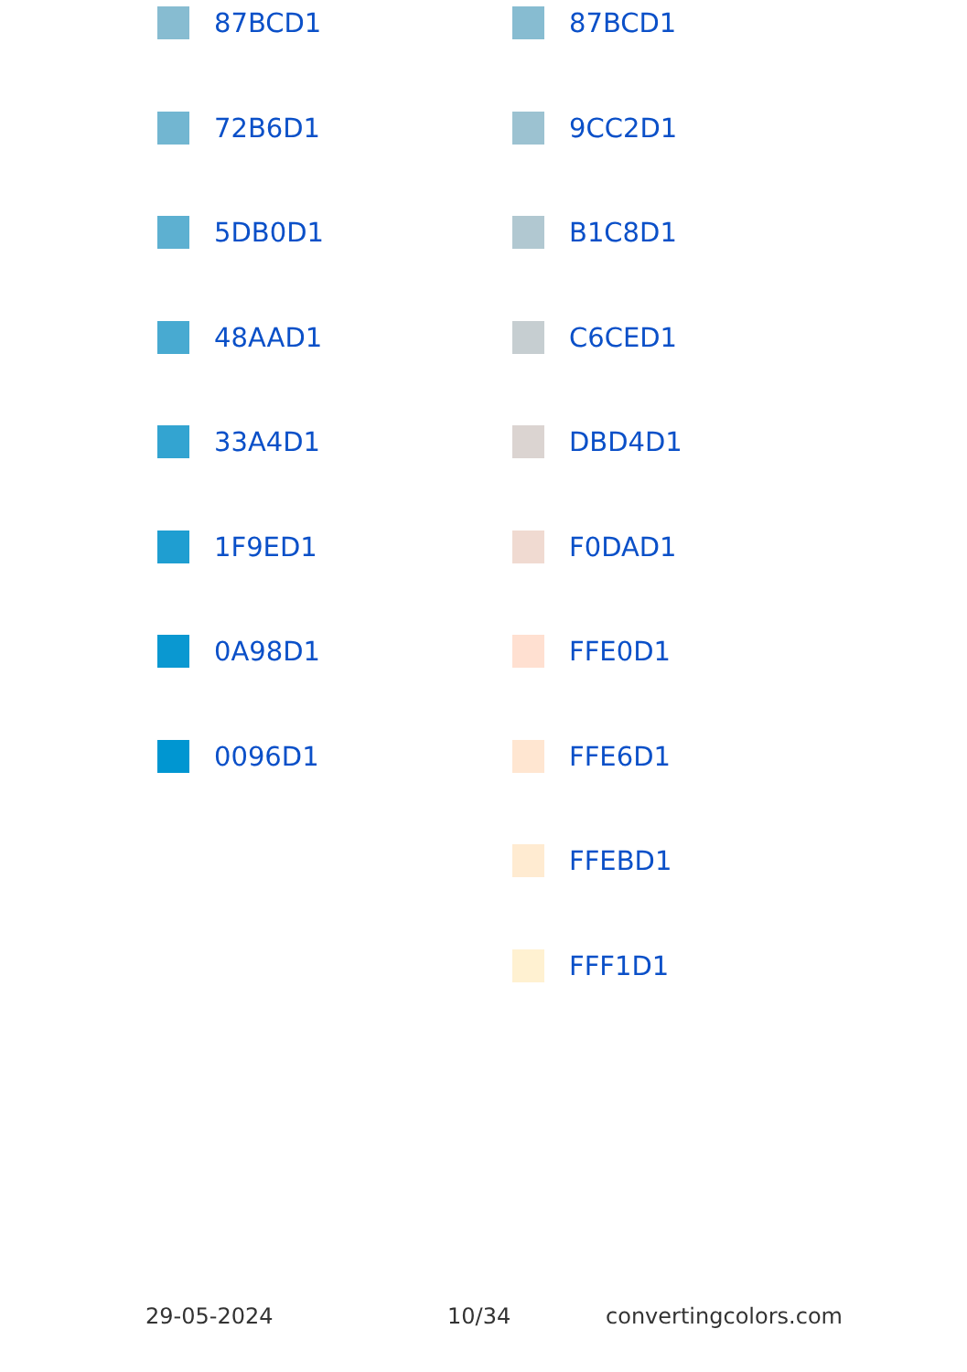87BCD1
72B6D1
5DB0D1
48AAD1
33A4D1
1F9ED1
0A98D1
0096D1
87BCD1
9CC2D1
B1C8D1
C6CED1
DBD4D1
F0DAD1
FFE0D1
FFE6D1
FFEBD1
FFF1D1
29-05-2024 10/34 convertingcolors.com